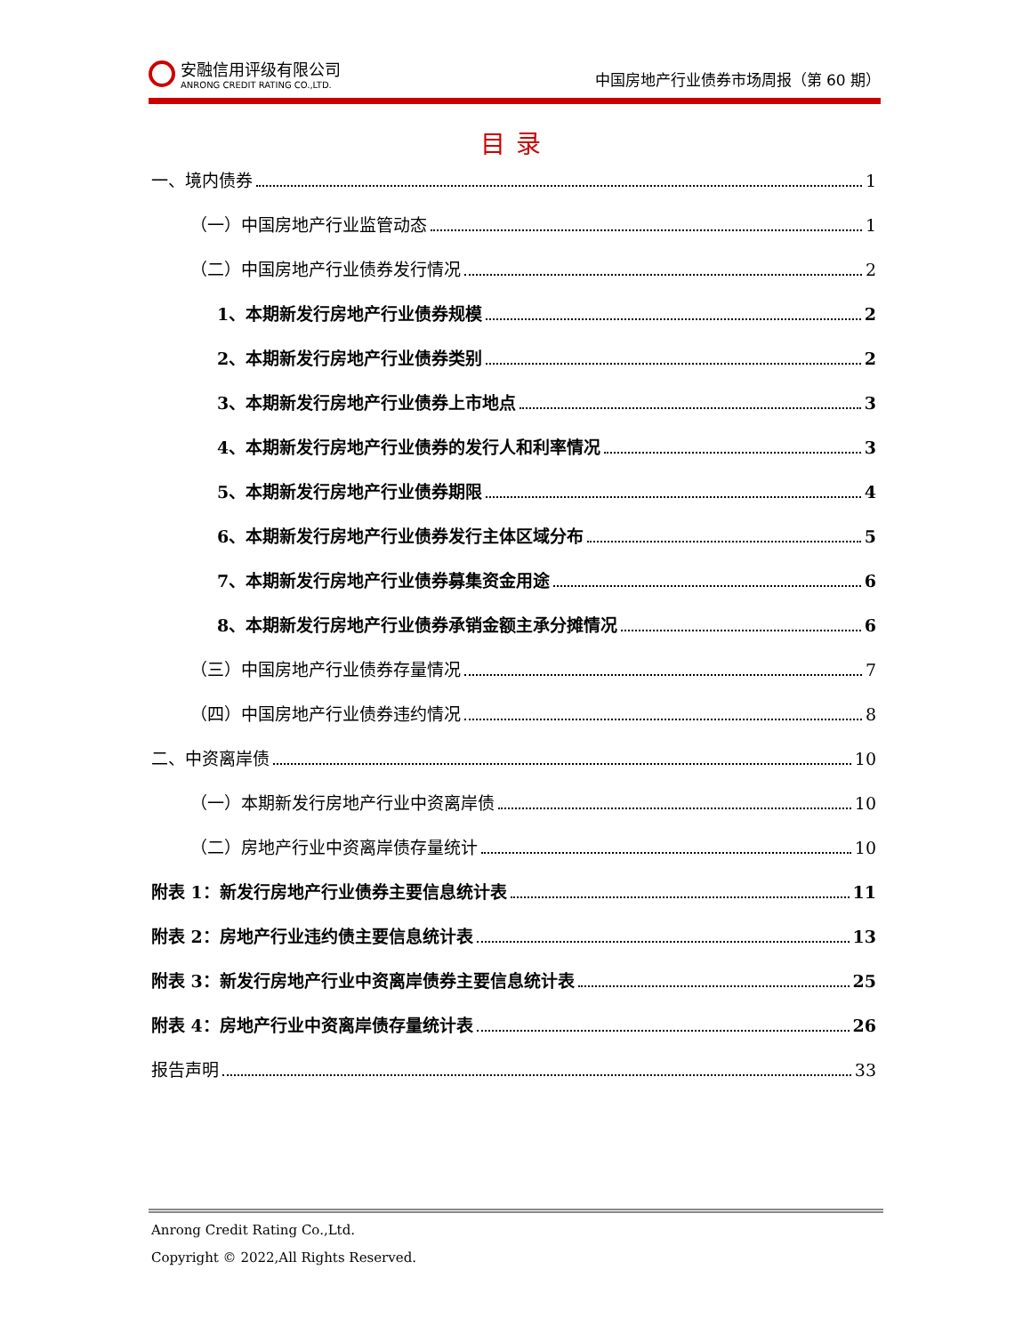安融信用评级有限公司
ANRONG CREDIT RATING CO.,LTD.
中国房地产行业债券市场周报（第 60 期）
目录
一、境内债券 1
（一）中国房地产行业监管动态 1
（二）中国房地产行业债券发行情况 2
1、本期新发行房地产行业债券规模 2
2、本期新发行房地产行业债券类别 2
3、本期新发行房地产行业债券上市地点 3
4、本期新发行房地产行业债券的发行人和利率情况 3
5、本期新发行房地产行业债券期限 4
6、本期新发行房地产行业债券发行主体区域分布 5
7、本期新发行房地产行业债券募集资金用途 6
8、本期新发行房地产行业债券承销金额主承分摊情况 6
（三）中国房地产行业债券存量情况 7
（四）中国房地产行业债券违约情况 8
二、中资离岸债 10
（一）本期新发行房地产行业中资离岸债 10
（二）房地产行业中资离岸债存量统计 10
附表 1：新发行房地产行业债券主要信息统计表 11
附表 2：房地产行业违约债主要信息统计表 13
附表 3：新发行房地产行业中资离岸债券主要信息统计表 25
附表 4：房地产行业中资离岸债存量统计表 26
报告声明 33
Anrong Credit Rating Co.,Ltd.
Copyright © 2022,All Rights Reserved.